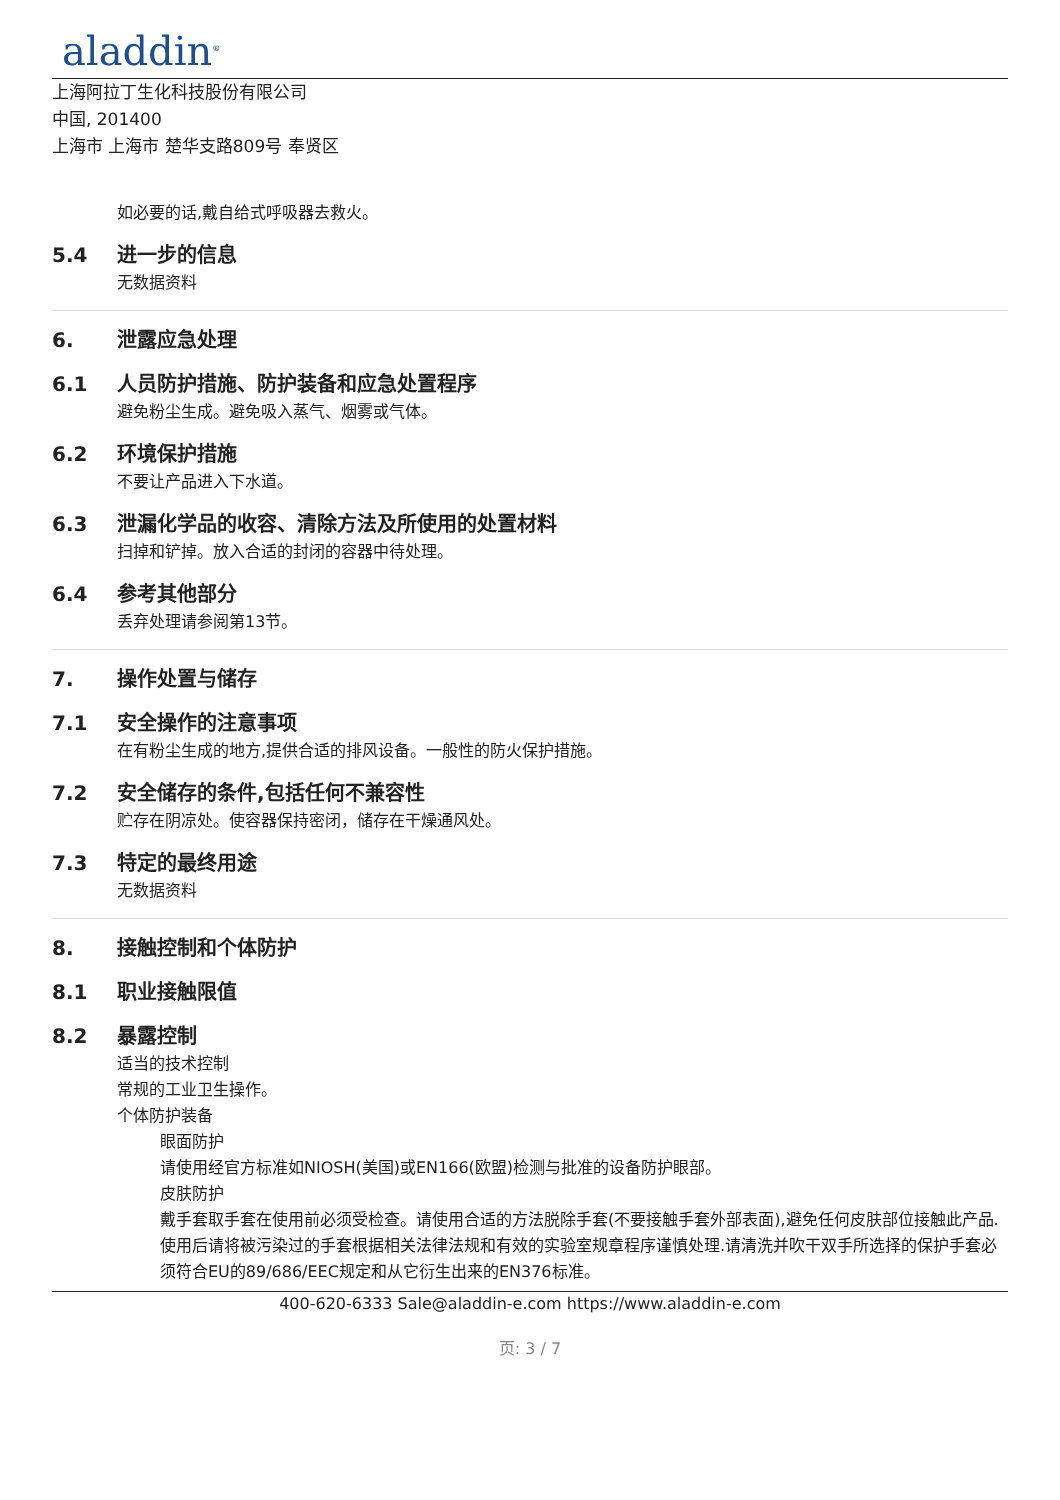aladdin<sup>®</sup>
上海阿拉丁生化科技股份有限公司
中国, 201400
上海市 上海市 楚华支路809号 奉贤区
如必要的话,戴自给式呼吸器去救火。
5.4 进一步的信息
无数据资料
6. 泄露应急处理
6.1 人员防护措施、防护装备和应急处置程序
避免粉尘生成。避免吸入蒸气、烟雾或气体。
6.2 环境保护措施
不要让产品进入下水道。
6.3 泄漏化学品的收容、清除方法及所使用的处置材料
扫掉和铲掉。放入合适的封闭的容器中待处理。
6.4 参考其他部分
丢弃处理请参阅第13节。
7. 操作处置与储存
7.1 安全操作的注意事项
在有粉尘生成的地方,提供合适的排风设备。一般性的防火保护措施。
7.2 安全储存的条件,包括任何不兼容性
贮存在阴凉处。使容器保持密闭，储存在干燥通风处。
7.3 特定的最终用途
无数据资料
8. 接触控制和个体防护
8.1 职业接触限值
8.2 暴露控制
适当的技术控制
常规的工业卫生操作。
个体防护装备
眼面防护
请使用经官方标准如NIOSH(美国)或EN166(欧盟)检测与批准的设备防护眼部。
皮肤防护
戴手套取手套在使用前必须受检查。请使用合适的方法脱除手套(不要接触手套外部表面),避免任何皮肤部位接触此产品.使用后请将被污染过的手套根据相关法律法规和有效的实验室规章程序谨慎处理.请清洗并吹干双手所选择的保护手套必须符合EU的89/686/EEC规定和从它衍生出来的EN376标准。
400-620-6333 Sale@aladdin-e.com https://www.aladdin-e.com
页: 3 / 7